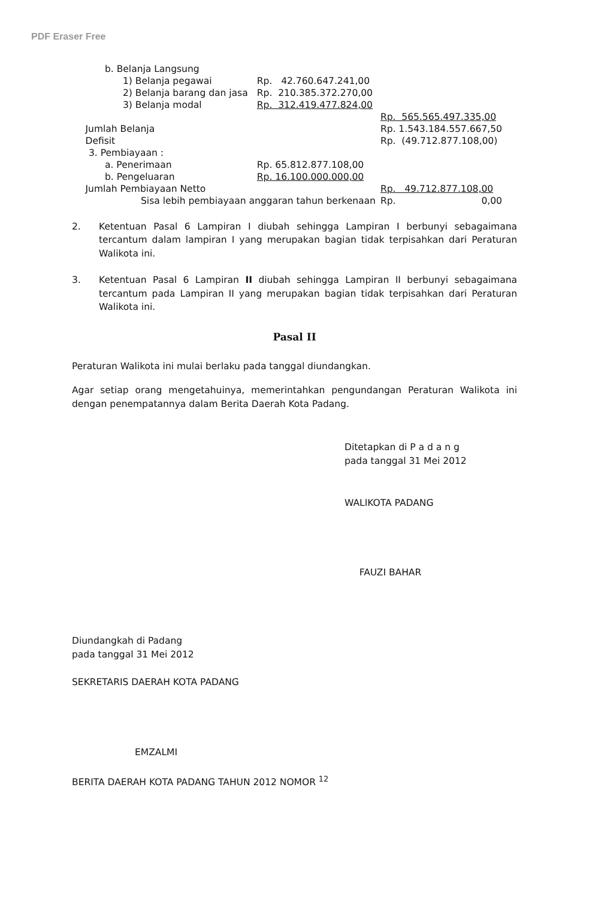PDF Eraser Free
| b. Belanja Langsung | | | |
| 1) Belanja pegawai | | Rp. 42.760.647.241,00 | |
| 2) Belanja barang dan jasa | | Rp. 210.385.372.270,00 | |
| 3) Belanja modal | | Rp. 312.419.477.824,00 | |
| | | | Rp. 565.565.497.335,00 |
| | Jumlah Belanja | | Rp. 1.543.184.557.667,50 |
| | Defisit | | Rp. (49.712.877.108,00) |
| 3. Pembiayaan : | | | |
| a. Penerimaan | | Rp. 65.812.877.108,00 | |
| b. Pengeluaran | | Rp. 16.100.000.000,00 | |
| | Jumlah Pembiayaan Netto | | Rp. 49.712.877.108,00 |
| Sisa lebih pembiayaan anggaran tahun berkenaan | | | Rp. 0,00 |
2. Ketentuan Pasal 6 Lampiran I diubah sehingga Lampiran I berbunyi sebagaimana tercantum dalam lampiran I yang merupakan bagian tidak terpisahkan dari Peraturan Walikota ini.
3. Ketentuan Pasal 6 Lampiran II diubah sehingga Lampiran II berbunyi sebagaimana tercantum pada Lampiran II yang merupakan bagian tidak terpisahkan dari Peraturan Walikota ini.
Pasal II
Peraturan Walikota ini mulai berlaku pada tanggal diundangkan.
Agar setiap orang mengetahuinya, memerintahkan pengundangan Peraturan Walikota ini dengan penempatannya dalam Berita Daerah Kota Padang.
Ditetapkan di P a d a n g
pada tanggal 31 Mei 2012
WALIKOTA PADANG
FAUZI BAHAR
Diundangkah di Padang
pada tanggal 31 Mei 2012
SEKRETARIS DAERAH KOTA PADANG
EMZALMI
BERITA DAERAH KOTA PADANG TAHUN 2012 NOMOR <sup>12</sup>